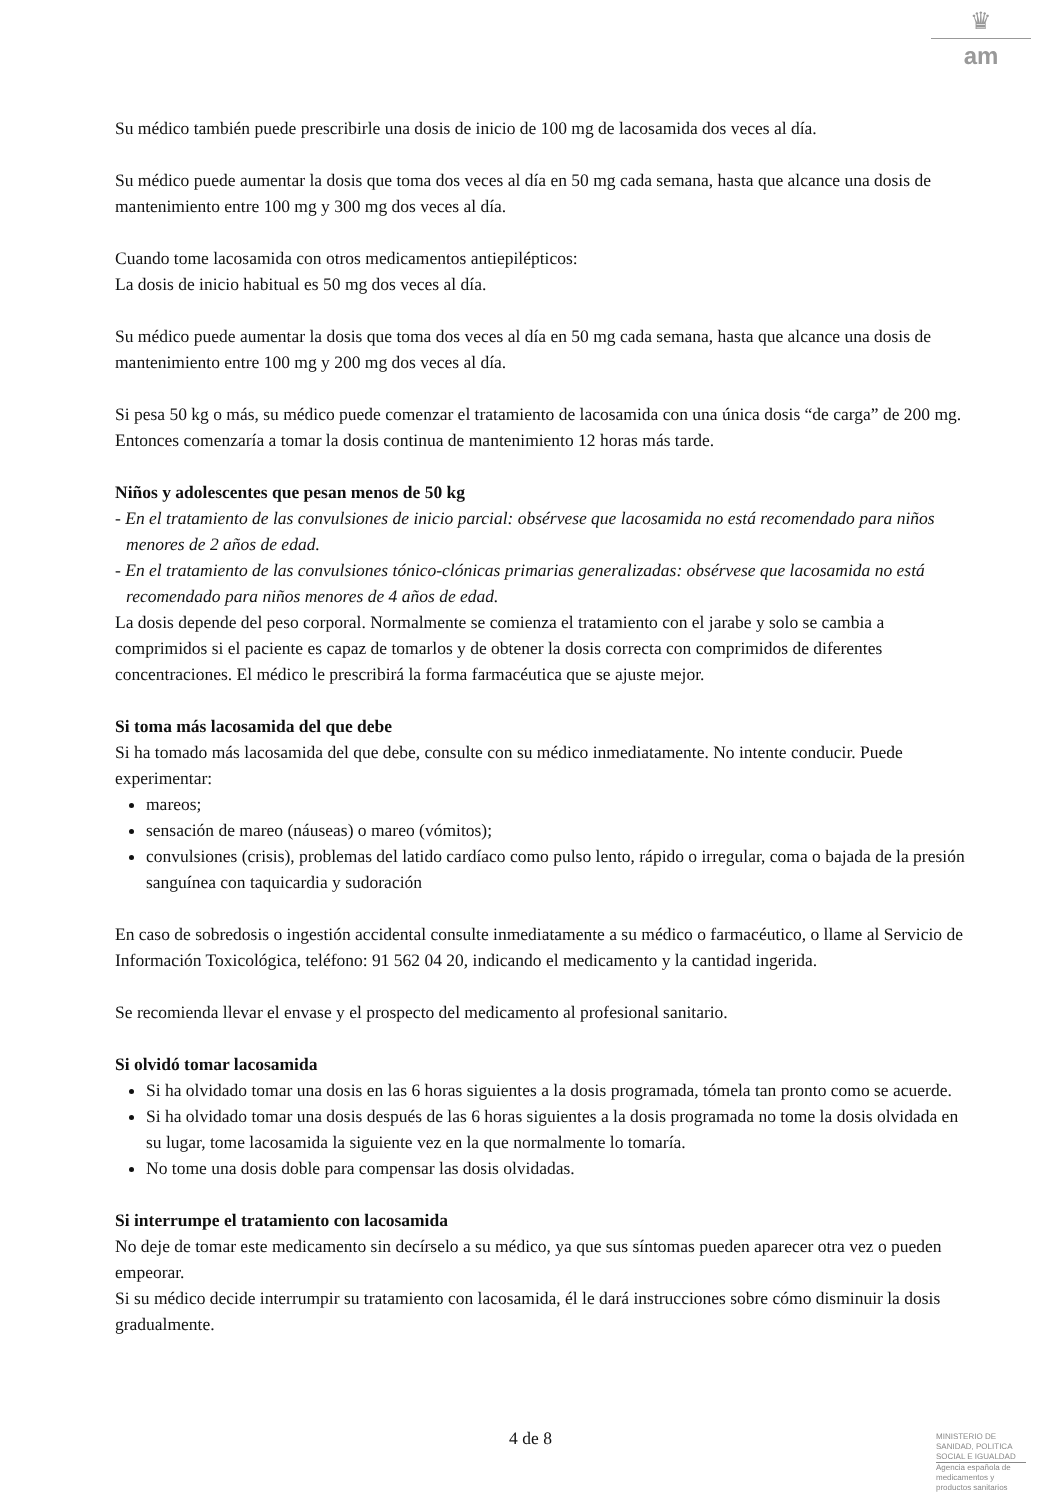♛
am
Su médico también puede prescribirle una dosis de inicio de 100 mg de lacosamida dos veces al día.
Su médico puede aumentar la dosis que toma dos veces al día en 50 mg cada semana, hasta que alcance una dosis de mantenimiento entre 100 mg y 300 mg dos veces al día.
Cuando tome lacosamida con otros medicamentos antiepilépticos:
La dosis de inicio habitual es 50 mg dos veces al día.
Su médico puede aumentar la dosis que toma dos veces al día en 50 mg cada semana, hasta que alcance una dosis de mantenimiento entre 100 mg y 200 mg dos veces al día.
Si pesa 50 kg o más, su médico puede comenzar el tratamiento de lacosamida con una única dosis “de carga” de 200 mg. Entonces comenzaría a tomar la dosis continua de mantenimiento 12 horas más tarde.
Niños y adolescentes que pesan menos de 50 kg
- En el tratamiento de las convulsiones de inicio parcial: obsérvese que lacosamida no está recomendado para niños menores de 2 años de edad.
- En el tratamiento de las convulsiones tónico-clónicas primarias generalizadas: obsérvese que lacosamida no está recomendado para niños menores de 4 años de edad.
La dosis depende del peso corporal. Normalmente se comienza el tratamiento con el jarabe y solo se cambia a comprimidos si el paciente es capaz de tomarlos y de obtener la dosis correcta con comprimidos de diferentes concentraciones. El médico le prescribirá la forma farmacéutica que se ajuste mejor.
Si toma más lacosamida del que debe
Si ha tomado más lacosamida del que debe, consulte con su médico inmediatamente. No intente conducir. Puede experimentar:
mareos;
sensación de mareo (náuseas) o mareo (vómitos);
convulsiones (crisis), problemas del latido cardíaco como pulso lento, rápido o irregular, coma o bajada de la presión sanguínea con taquicardia y sudoración
En caso de sobredosis o ingestión accidental consulte inmediatamente a su médico o farmacéutico, o llame al Servicio de Información Toxicológica, teléfono: 91 562 04 20, indicando el medicamento y la cantidad ingerida.
Se recomienda llevar el envase y el prospecto del medicamento al profesional sanitario.
Si olvidó tomar lacosamida
Si ha olvidado tomar una dosis en las 6 horas siguientes a la dosis programada, tómela tan pronto como se acuerde.
Si ha olvidado tomar una dosis después de las 6 horas siguientes a la dosis programada no tome la dosis olvidada en su lugar, tome lacosamida la siguiente vez en la que normalmente lo tomaría.
No tome una dosis doble para compensar las dosis olvidadas.
Si interrumpe el tratamiento con lacosamida
No deje de tomar este medicamento sin decírselo a su médico, ya que sus síntomas pueden aparecer otra vez o pueden empeorar.
Si su médico decide interrumpir su tratamiento con lacosamida, él le dará instrucciones sobre cómo disminuir la dosis gradualmente.
4 de 8
MINISTERIO DE
SANIDAD, POLITICA
SOCIAL E IGUALDAD
Agencia española de
medicamentos y
productos sanitarios